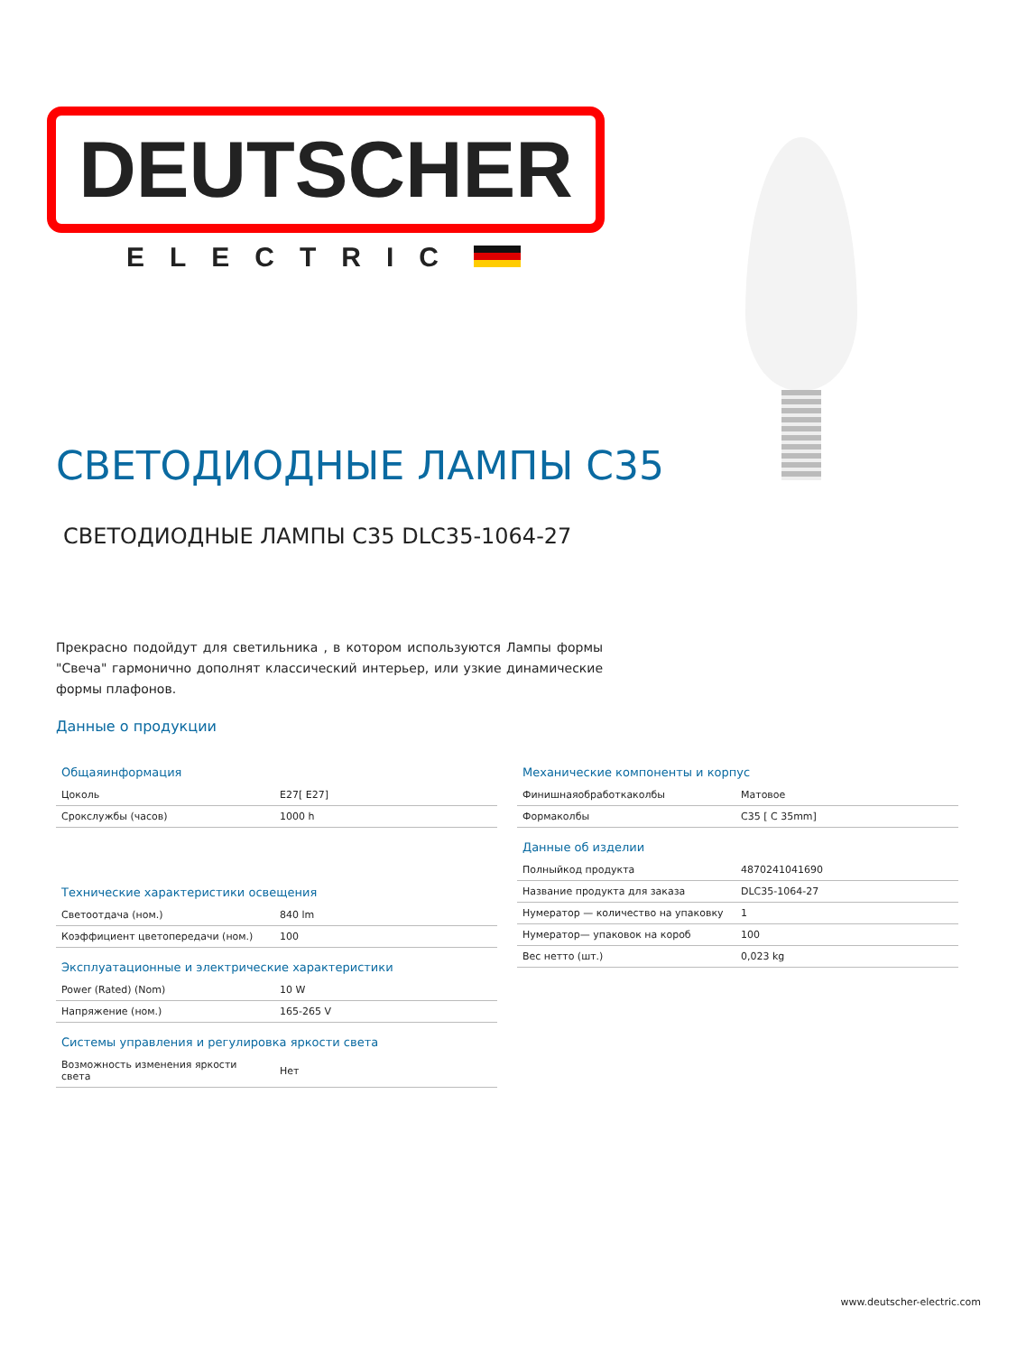DEUTSCHER
ELECTRIC
СВЕТОДИОДНЫЕ ЛАМПЫ С35
СВЕТОДИОДНЫЕ ЛАМПЫ С35 DLC35-1064-27
Прекрасно подойдут для светильника , в котором используются Лампы формы "Свеча" гармонично дополнят классический интерьер, или узкие динамические формы плафонов.
Данные о продукции
Общаяинформация
| Цоколь | E27[ E27] |
| Срокслужбы (часов) | 1000 h |
Технические характеристики освещения
| Светоотдача (ном.) | 840 lm |
| Коэффициент цветопередачи (ном.) | 100 |
Эксплуатационные и электрические характеристики
| Power (Rated) (Nom) | 10 W |
| Напряжение (ном.) | 165-265 V |
Системы управления и регулировка яркости света
| Возможность изменения яркости света | Нет |
Механические компоненты и корпус
| Финишнаяобработкаколбы | Матовое |
| Формаколбы | C35 [ C 35mm] |
Данные об изделии
| Полныйкод продукта | 4870241041690 |
| Название продукта для заказа | DLC35-1064-27 |
| Нумератор — количество на упаковку | 1 |
| Нумератор— упаковок на короб | 100 |
| Вес нетто (шт.) | 0,023 kg |
www.deutscher-electric.com